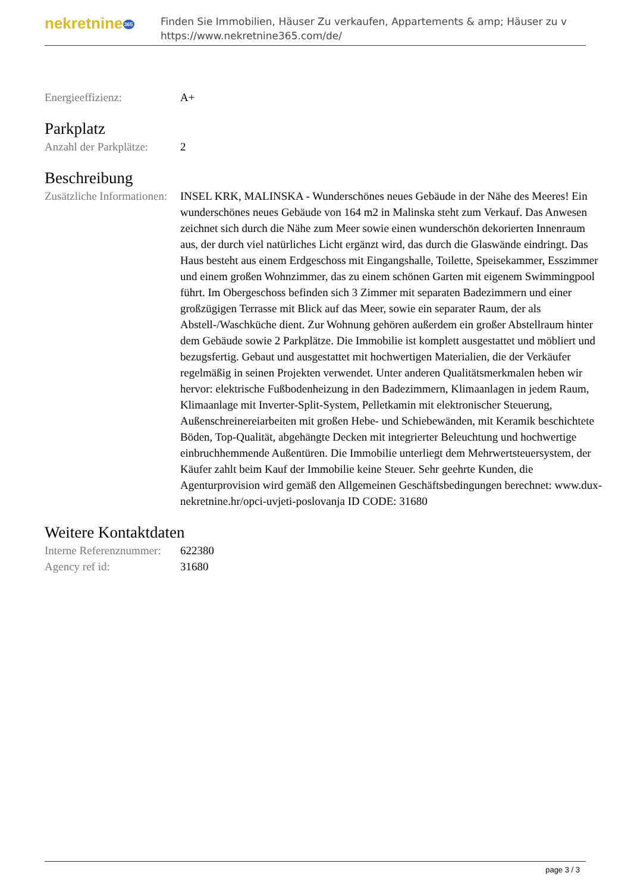nekretnine365
Finden Sie Immobilien, Häuser Zu verkaufen, Appartements & amp; Häuser zu v
https://www.nekretnine365.com/de/
Energieeffizienz: A+
Parkplatz
Anzahl der Parkplätze:
2
Beschreibung
Zusätzliche Informationen:
INSEL KRK, MALINSKA - Wunderschönes neues Gebäude in der Nähe des Meeres! Ein wunderschönes neues Gebäude von 164 m2 in Malinska steht zum Verkauf. Das Anwesen zeichnet sich durch die Nähe zum Meer sowie einen wunderschön dekorierten Innenraum aus, der durch viel natürliches Licht ergänzt wird, das durch die Glaswände eindringt. Das Haus besteht aus einem Erdgeschoss mit Eingangshalle, Toilette, Speisekammer, Esszimmer und einem großen Wohnzimmer, das zu einem schönen Garten mit eigenem Swimmingpool führt. Im Obergeschoss befinden sich 3 Zimmer mit separaten Badezimmern und einer großzügigen Terrasse mit Blick auf das Meer, sowie ein separater Raum, der als Abstell-/Waschküche dient. Zur Wohnung gehören außerdem ein großer Abstellraum hinter dem Gebäude sowie 2 Parkplätze. Die Immobilie ist komplett ausgestattet und möbliert und bezugsfertig. Gebaut und ausgestattet mit hochwertigen Materialien, die der Verkäufer regelmäßig in seinen Projekten verwendet. Unter anderen Qualitätsmerkmalen heben wir hervor: elektrische Fußbodenheizung in den Badezimmern, Klimaanlagen in jedem Raum, Klimaanlage mit Inverter-Split-System, Pelletkamin mit elektronischer Steuerung, Außenschreinereiarbeiten mit großen Hebe- und Schiebewänden, mit Keramik beschichtete Böden, Top-Qualität, abgehängte Decken mit integrierter Beleuchtung und hochwertige einbruchhemmende Außentüren. Die Immobilie unterliegt dem Mehrwertsteuersystem, der Käufer zahlt beim Kauf der Immobilie keine Steuer. Sehr geehrte Kunden, die Agenturprovision wird gemäß den Allgemeinen Geschäftsbedingungen berechnet: www.dux-nekretnine.hr/opci-uvjeti-poslovanja ID CODE: 31680
Weitere Kontaktdaten
Interne Referenznummer:
622380
Agency ref id: 31680
page 3 / 3